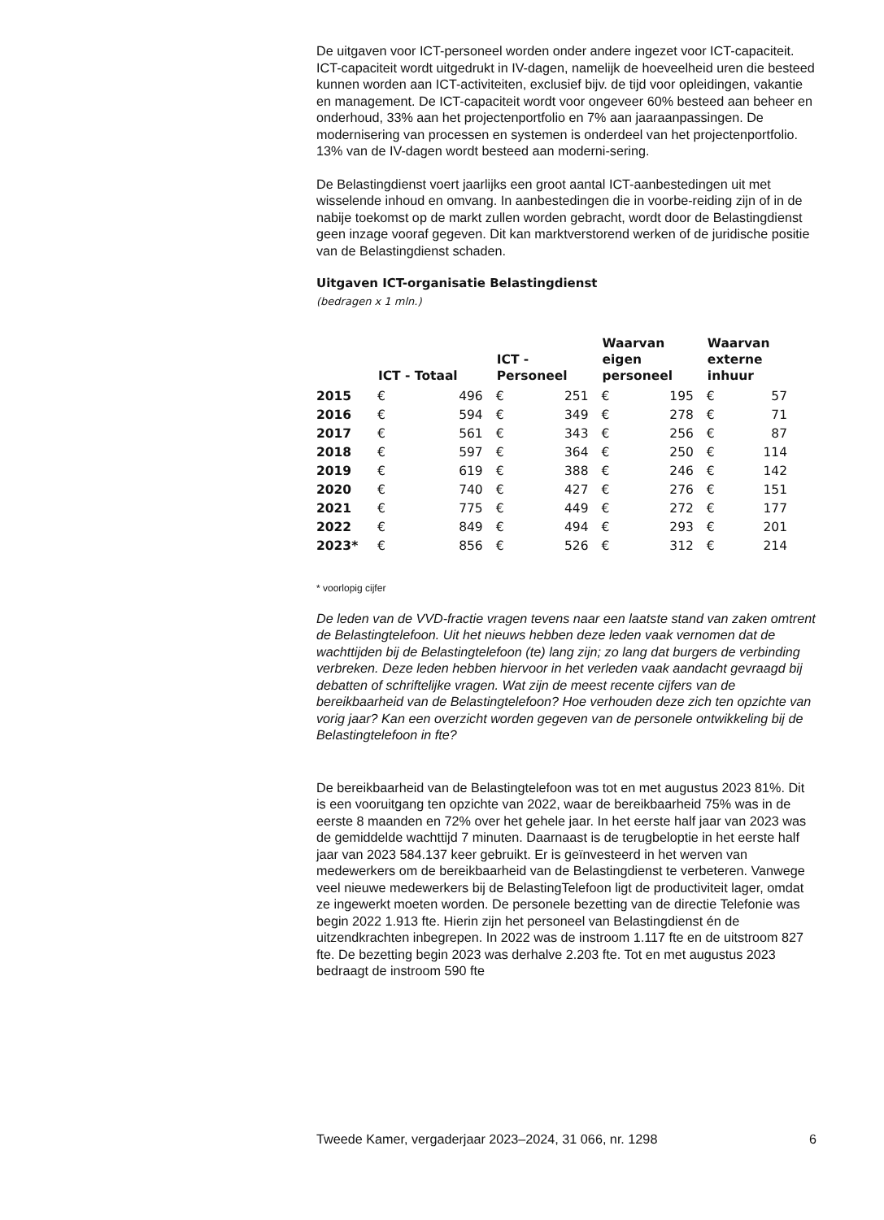De uitgaven voor ICT-personeel worden onder andere ingezet voor ICT-capaciteit. ICT-capaciteit wordt uitgedrukt in IV-dagen, namelijk de hoeveelheid uren die besteed kunnen worden aan ICT-activiteiten, exclusief bijv. de tijd voor opleidingen, vakantie en management. De ICT-capaciteit wordt voor ongeveer 60% besteed aan beheer en onderhoud, 33% aan het projectenportfolio en 7% aan jaaraanpassingen. De modernisering van processen en systemen is onderdeel van het projectenportfolio. 13% van de IV-dagen wordt besteed aan moderni-sering.
De Belastingdienst voert jaarlijks een groot aantal ICT-aanbestedingen uit met wisselende inhoud en omvang. In aanbestedingen die in voorbe-reiding zijn of in de nabije toekomst op de markt zullen worden gebracht, wordt door de Belastingdienst geen inzage vooraf gegeven. Dit kan marktverstorend werken of de juridische positie van de Belastingdienst schaden.
Uitgaven ICT-organisatie Belastingdienst
(bedragen x 1 mln.)
| | ICT - Totaal | | ICT - Personeel | | Waarvan eigen personeel | | Waarvan externe inhuur | |
| --- | --- | --- | --- | --- | --- | --- | --- | --- |
| 2015 | € | 496 | € | 251 | € | 195 | € | 57 |
| 2016 | € | 594 | € | 349 | € | 278 | € | 71 |
| 2017 | € | 561 | € | 343 | € | 256 | € | 87 |
| 2018 | € | 597 | € | 364 | € | 250 | € | 114 |
| 2019 | € | 619 | € | 388 | € | 246 | € | 142 |
| 2020 | € | 740 | € | 427 | € | 276 | € | 151 |
| 2021 | € | 775 | € | 449 | € | 272 | € | 177 |
| 2022 | € | 849 | € | 494 | € | 293 | € | 201 |
| 2023* | € | 856 | € | 526 | € | 312 | € | 214 |
* voorlopig cijfer
De leden van de VVD-fractie vragen tevens naar een laatste stand van zaken omtrent de Belastingtelefoon. Uit het nieuws hebben deze leden vaak vernomen dat de wachttijden bij de Belastingtelefoon (te) lang zijn; zo lang dat burgers de verbinding verbreken. Deze leden hebben hiervoor in het verleden vaak aandacht gevraagd bij debatten of schriftelijke vragen. Wat zijn de meest recente cijfers van de bereikbaarheid van de Belastingtelefoon? Hoe verhouden deze zich ten opzichte van vorig jaar? Kan een overzicht worden gegeven van de personele ontwikkeling bij de Belastingtelefoon in fte?
De bereikbaarheid van de Belastingtelefoon was tot en met augustus 2023 81%. Dit is een vooruitgang ten opzichte van 2022, waar de bereikbaarheid 75% was in de eerste 8 maanden en 72% over het gehele jaar. In het eerste half jaar van 2023 was de gemiddelde wachttijd 7 minuten. Daarnaast is de terugbeloptie in het eerste half jaar van 2023 584.137 keer gebruikt. Er is geïnvesteerd in het werven van medewerkers om de bereikbaarheid van de Belastingdienst te verbeteren. Vanwege veel nieuwe medewerkers bij de BelastingTelefoon ligt de productiviteit lager, omdat ze ingewerkt moeten worden. De personele bezetting van de directie Telefonie was begin 2022 1.913 fte. Hierin zijn het personeel van Belastingdienst én de uitzendkrachten inbegrepen. In 2022 was de instroom 1.117 fte en de uitstroom 827 fte. De bezetting begin 2023 was derhalve 2.203 fte. Tot en met augustus 2023 bedraagt de instroom 590 fte
Tweede Kamer, vergaderjaar 2023–2024, 31 066, nr. 1298 6